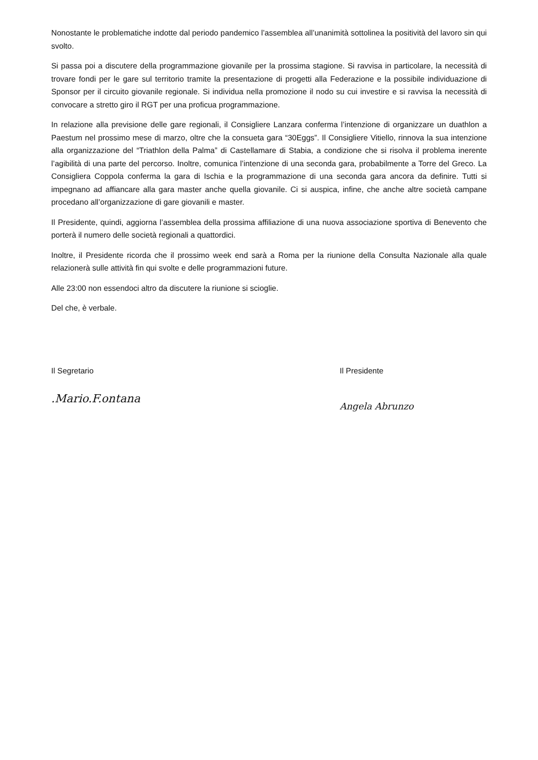Nonostante le problematiche indotte dal periodo pandemico l’assemblea all’unanimità sottolinea la positività del lavoro sin qui svolto.
Si passa poi a discutere della programmazione giovanile per la prossima stagione. Si ravvisa in particolare, la necessità di trovare fondi per le gare sul territorio tramite la presentazione di progetti alla Federazione e la possibile individuazione di Sponsor per il circuito giovanile regionale. Si individua nella promozione il nodo su cui investire e si ravvisa la necessità di convocare a stretto giro il RGT per una proficua programmazione.
In relazione alla previsione delle gare regionali, il Consigliere Lanzara conferma l’intenzione di organizzare un duathlon a Paestum nel prossimo mese di marzo, oltre che la consueta gara “30Eggs”. Il Consigliere Vitiello, rinnova la sua intenzione alla organizzazione del “Triathlon della Palma” di Castellamare di Stabia, a condizione che si risolva il problema inerente l’agibilità di una parte del percorso. Inoltre, comunica l’intenzione di una seconda gara, probabilmente a Torre del Greco. La Consigliera Coppola conferma la gara di Ischia e la programmazione di una seconda gara ancora da definire. Tutti si impegnano ad affiancare alla gara master anche quella giovanile. Ci si auspica, infine, che anche altre società campane procedano all’organizzazione di gare giovanili e master.
Il Presidente, quindi, aggiorna l’assemblea della prossima affiliazione di una nuova associazione sportiva di Benevento che porterà il numero delle società regionali a quattordici.
Inoltre, il Presidente ricorda che il prossimo week end sarà a Roma per la riunione della Consulta Nazionale alla quale relazionerà sulle attività fin qui svolte e delle programmazioni future.
Alle 23:00 non essendoci altro da discutere la riunione si scioglie.
Del che, è verbale.
Il Segretario
.Mario.F.ontana
Il Presidente
Angela Abrunzo